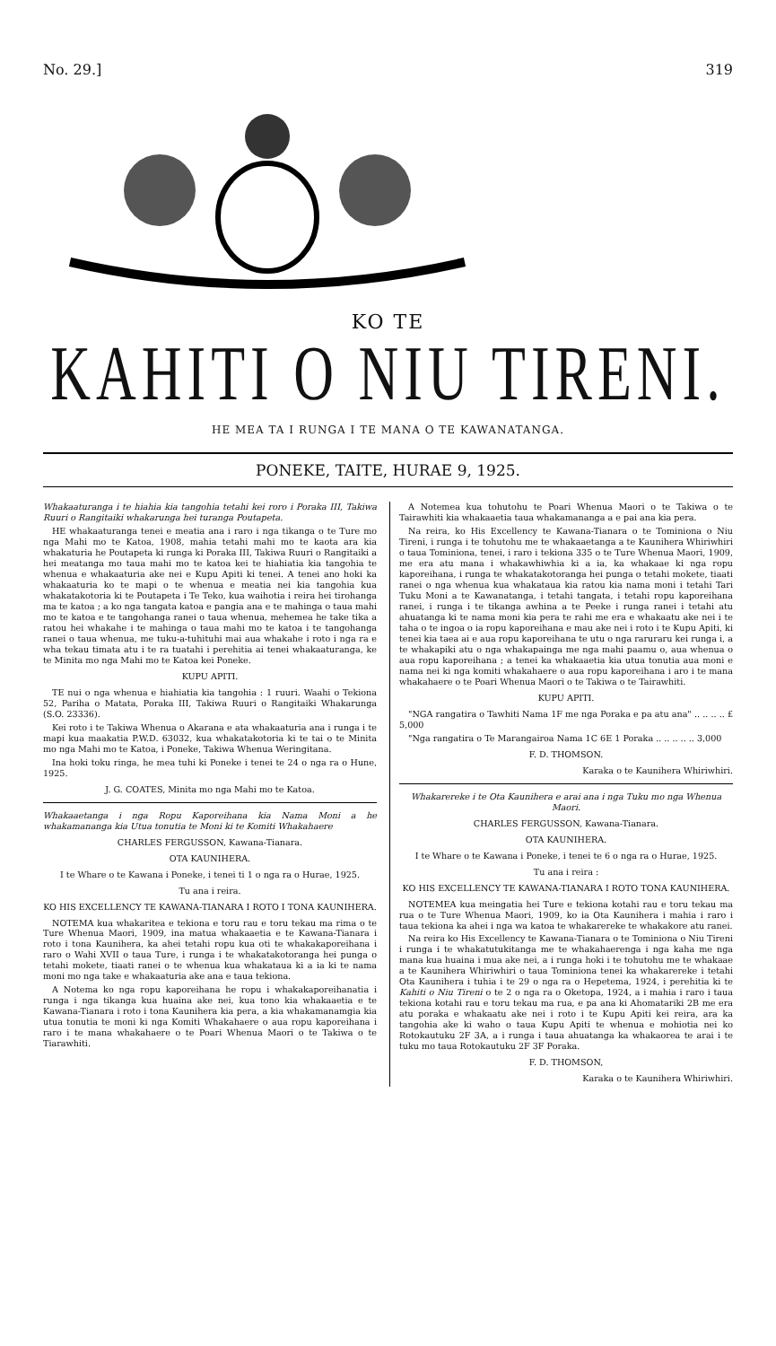No. 29.] 319
KO TE
KAHITI O NIU TIRENI.
HE MEA TA I RUNGA I TE MANA O TE KAWANATANGA.
PONEKE, TAITE, HURAE 9, 1925.
Whakaaturanga i te hiahia kia tangohia tetahi kei roro i Poraka III, Takiwa Ruuri o Rangitaiki whakarunga hei turanga Poutapeta.
HE whakaaturanga tenei e meatia ana i raro i nga tikanga o te Ture mo nga Mahi mo te Katoa, 1908, mahia tetahi mahi mo te kaota ara kia whakaturia he Poutapeta ki runga ki Poraka III, Takiwa Ruuri o Rangitaiki a hei meatanga mo taua mahi mo te katoa kei te hiahiatia kia tangohia te whenua e whakaaturia ake nei e Kupu Apiti ki tenei. A tenei ano hoki ka whakaaturia ko te mapi o te whenua e meatia nei kia tangohia kua whakatakotoria ki te Poutapeta i Te Teko, kua waihotia i reira hei tirohanga ma te katoa ; a ko nga tangata katoa e pangia ana e te mahinga o taua mahi mo te katoa e te tangohanga ranei o taua whenua, mehemea he take tika a ratou hei whakahe i te mahinga o taua mahi mo te katoa i te tangohanga ranei o taua whenua, me tuku-a-tuhituhi mai aua whakahe i roto i nga ra e wha tekau timata atu i te ra tuatahi i perehitia ai tenei whakaaturanga, ke te Minita mo nga Mahi mo te Katoa kei Poneke.
KUPU APITI.
TE nui o nga whenua e hiahiatia kia tangohia : 1 ruuri. Waahi o Tekiona 52, Pariha o Matata, Poraka III, Takiwa Ruuri o Rangitaiki Whakarunga (S.O. 23336).
Kei roto i te Takiwa Whenua o Akarana e ata whakaaturia ana i runga i te mapi kua maakatia P.W.D. 63032, kua whakatakotoria ki te tai o te Minita mo nga Mahi mo te Katoa, i Poneke, Takiwa Whenua Weringitana.
Ina hoki toku ringa, he mea tuhi ki Poneke i tenei te 24 o nga ra o Hune, 1925.
J. G. COATES, Minita mo nga Mahi mo te Katoa.
Whakaaetanga i nga Ropu Kaporeihana kia Nama Moni a he whakamananga kia Utua tonutia te Moni ki te Komiti Whakahaere
CHARLES FERGUSSON, Kawana-Tianara.
OTA KAUNIHERA.
I te Whare o te Kawana i Poneke, i tenei ti 1 o nga ra o Hurae, 1925.
Tu ana i reira.
KO HIS EXCELLENCY TE KAWANA-TIANARA I ROTO I TONA KAUNIHERA.
NOTEMA kua whakaritea e tekiona e toru rau e toru tekau ma rima o te Ture Whenua Maori, 1909, ina matua whakaaetia e te Kawana-Tianara i roto i tona Kaunihera, ka ahei tetahi ropu kua oti te whakakaporeihana i raro o Wahi XVII o taua Ture, i runga i te whakatakotoranga hei punga o tetahi mokete, tiaati ranei o te whenua kua whakataua ki a ia ki te nama moni mo nga take e whakaaturia ake ana e taua tekiona.
A Notema ko nga ropu kaporeihana he ropu i whakakaporeihanatia i runga i nga tikanga kua huaina ake nei, kua tono kia whakaaetia e te Kawana-Tianara i roto i tona Kaunihera kia pera, a kia whakamanamgia kia utua tonutia te moni ki nga Komiti Whakahaere o aua ropu kaporeihana i raro i te mana whakahaere o te Poari Whenua Maori o te Takiwa o te Tiarawhiti.
A Notemea kua tohutohu te Poari Whenua Maori o te Takiwa o te Tairawhiti kia whakaaetia taua whakamananga a e pai ana kia pera.
Na reira, ko His Excellency te Kawana-Tianara o te Tominiona o Niu Tireni, i runga i te tohutohu me te whakaaetanga a te Kaunihera Whiriwhiri o taua Tominiona, tenei, i raro i tekiona 335 o te Ture Whenua Maori, 1909, me era atu mana i whakawhiwhia ki a ia, ka whakaae ki nga ropu kaporeihana, i runga te whakatakotoranga hei punga o tetahi mokete, tiaati ranei o nga whenua kua whakataua kia ratou kia nama moni i tetahi Tari Tuku Moni a te Kawanatanga, i tetahi tangata, i tetahi ropu kaporeihana ranei, i runga i te tikanga awhina a te Peeke i runga ranei i tetahi atu ahuatanga ki te nama moni kia pera te rahi me era e whakaatu ake nei i te taha o te ingoa o ia ropu kaporeihana e mau ake nei i roto i te Kupu Apiti, ki tenei kia taea ai e aua ropu kaporeihana te utu o nga raruraru kei runga i, a te whakapiki atu o nga whakapainga me nga mahi paamu o, aua whenua o aua ropu kaporeihana ; a tenei ka whakaaetia kia utua tonutia aua moni e nama nei ki nga komiti whakahaere o aua ropu kaporeihana i aro i te mana whakahaere o te Poari Whenua Maori o te Takiwa o te Tairawhiti.
KUPU APITI.
"NGA rangatira o Tawhiti Nama 1F me nga Poraka e pa atu ana" .. .. .. .. £ 5,000
"Nga rangatira o Te Marangairoa Nama 1C 6E 1 Poraka .. .. .. .. .. 3,000
F. D. THOMSON.
Karaka o te Kaunihera Whiriwhiri.
Whakarereke i te Ota Kaunihera e arai ana i nga Tuku mo nga Whenua Maori.
CHARLES FERGUSSON, Kawana-Tianara.
OTA KAUNIHERA.
I te Whare o te Kawana i Poneke, i tenei te 6 o nga ra o Hurae, 1925.
Tu ana i reira :
KO HIS EXCELLENCY TE KAWANA-TIANARA I ROTO TONA KAUNIHERA.
NOTEMEA kua meingatia hei Ture e tekiona kotahi rau e toru tekau ma rua o te Ture Whenua Maori, 1909, ko ia Ota Kaunihera i mahia i raro i taua tekiona ka ahei i nga wa katoa te whakarereke te whakakore atu ranei.
Na reira ko His Excellency te Kawana-Tianara o te Tominiona o Niu Tireni i runga i te whakatutukitanga me te whakahaerenga i nga kaha me nga mana kua huaina i mua ake nei, a i runga hoki i te tohutohu me te whakaae a te Kaunihera Whiriwhiri o taua Tominiona tenei ka whakarereke i tetahi Ota Kaunihera i tuhia i te 29 o nga ra o Hepetema, 1924, i perehitia ki te Kahiti o Niu Tireni o te 2 o nga ra o Oketopa, 1924, a i mahia i raro i taua tekiona kotahi rau e toru tekau ma rua, e pa ana ki Ahomatariki 2B me era atu poraka e whakaatu ake nei i roto i te Kupu Apiti kei reira, ara ka tangohia ake ki waho o taua Kupu Apiti te whenua e mohiotia nei ko Rotokautuku 2F 3A, a i runga i taua ahuatanga ka whakaorea te arai i te tuku mo taua Rotokautuku 2F 3F Poraka.
F. D. THOMSON,
Karaka o te Kaunihera Whiriwhiri.